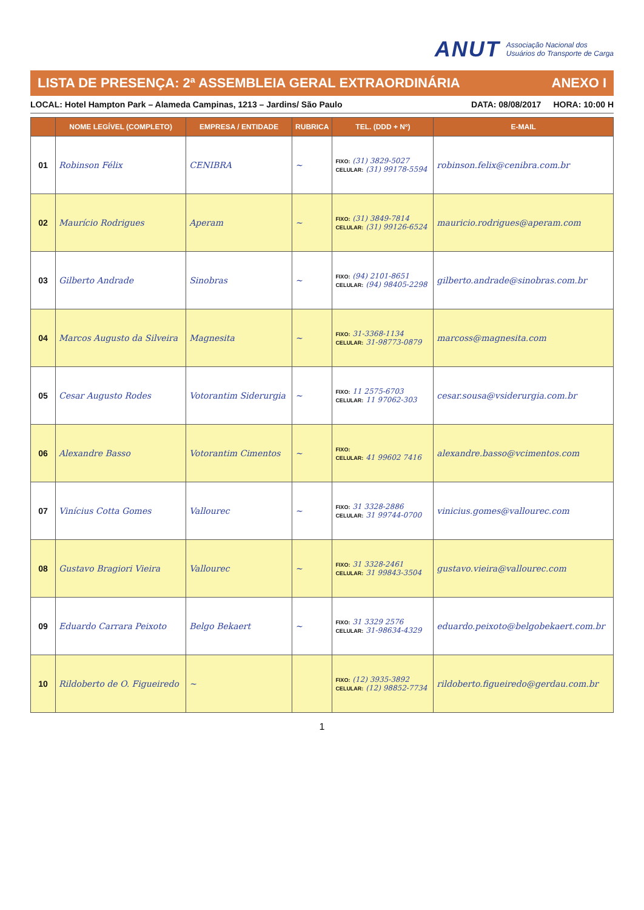ANUT Associação Nacional dos
Usuários do Transporte de Carga
LISTA DE PRESENÇA: 2ª ASSEMBLEIA GERAL EXTRAORDINÁRIA ANEXO I
LOCAL: Hotel Hampton Park – Alameda Campinas, 1213 – Jardins/ São Paulo
DATA: 08/08/2017 HORA: 10:00 H
| | NOME LEGÍVEL (COMPLETO) | EMPRESA / ENTIDADE | RUBRICA | TEL. (DDD + Nº) | E-MAIL |
| --- | --- | --- | --- | --- | --- |
| 01 | Robinson Félix | CENIBRA | ~ | FIXO: (31) 3829-5027 CELULAR: (31) 99178-5594 | robinson.felix@cenibra.com.br |
| 02 | Maurício Rodrigues | Aperam | ~ | FIXO: (31) 3849-7814 CELULAR: (31) 99126-6524 | mauricio.rodrigues@aperam.com |
| 03 | Gilberto Andrade | Sinobras | ~ | FIXO: (94) 2101-8651 CELULAR: (94) 98405-2298 | gilberto.andrade@sinobras.com.br |
| 04 | Marcos Augusto da Silveira | Magnesita | ~ | FIXO: 31-3368-1134 CELULAR: 31-98773-0879 | marcoss@magnesita.com |
| 05 | Cesar Augusto Rodes | Votorantim Siderurgia | ~ | FIXO: 11 2575-6703 CELULAR: 11 97062-303 | cesar.sousa@vsiderurgia.com.br |
| 06 | Alexandre Basso | Votorantim Cimentos | ~ | FIXO: CELULAR: 41 99602 7416 | alexandre.basso@vcimentos.com |
| 07 | Vinícius Cotta Gomes | Vallourec | ~ | FIXO: 31 3328-2886 CELULAR: 31 99744-0700 | vinicius.gomes@vallourec.com |
| 08 | Gustavo Bragiori Vieira | Vallourec | ~ | FIXO: 31 3328-2461 CELULAR: 31 99843-3504 | gustavo.vieira@vallourec.com |
| 09 | Eduardo Carrara Peixoto | Belgo Bekaert | ~ | FIXO: 31 3329 2576 CELULAR: 31-98634-4329 | eduardo.peixoto@belgobekaert.com.br |
| 10 | Rildoberto de O. Figueiredo | ~ | | FIXO: (12) 3935-3892 CELULAR: (12) 98852-7734 | rildoberto.figueiredo@gerdau.com.br |
1